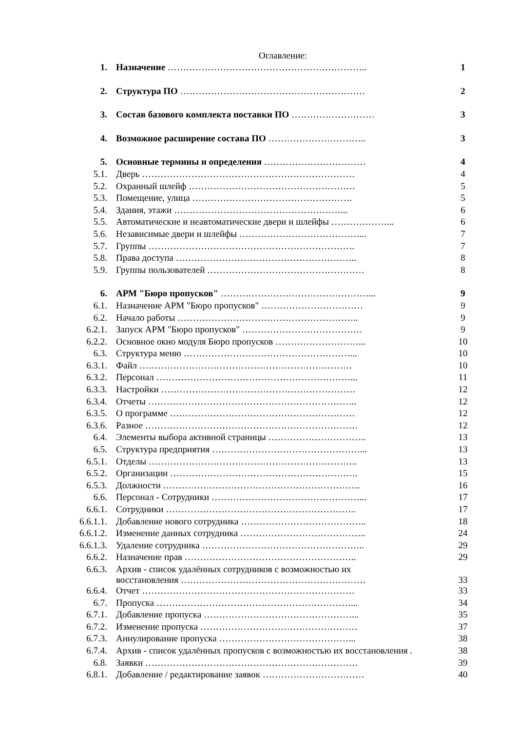Оглавление:
| 1. | Назначение ……………………………………………………….. | 1 |
| 2. | Структура ПО …………………………………………………… | 2 |
| 3. | Состав базового комплекта поставки ПО ……………………… | 3 |
| 4. | Возможное расширение состава ПО ………………………….. | 3 |
| 5. | Основные термины и определения …………………………… | 4 |
| 5.1. | Дверь …………………………………………………………… | 4 |
| 5.2. | Охранный шлейф ……………………………………………… | 5 |
| 5.3. | Помещение, улица ……………………………………………. | 5 |
| 5.4. | Здания, этажи ………………………………………………... | 6 |
| 5.5. | Автоматические и неавтоматические двери и шлейфы ………………... | 6 |
| 5.6. | Независимые двери и шлейфы …………………………………... | 7 |
| 5.7. | Группы …………………………………………………………. | 7 |
| 5.8. | Права доступа ………………………………………………….. | 8 |
| 5.9. | Группы пользователей …………………………………………… | 8 |
| 6. | АРМ "Бюро пропусков" …………………………………………... | 9 |
| 6.1. | Назначение АРМ "Бюро пропусков" …………………………… | 9 |
| 6.2. | Начало работы ………………………………………………….. | 9 |
| 6.2.1. | Запуск АРМ "Бюро пропусков" ………………………………… | 9 |
| 6.2.2. | Основное окно модуля Бюро пропусков ………………………... | 10 |
| 6.3. | Структура меню ………………………………………………... | 10 |
| 6.3.1. | Файл …………………………………………………………… | 10 |
| 6.3.2. | Персонал ………………………………………………………... | 11 |
| 6.3.3. | Настройки ……………………………………………………… | 12 |
| 6.3.4. | Отчеты ………………………………………………………….. | 12 |
| 6.3.5. | О программе …………………………………………………… | 12 |
| 6.3.6. | Разное …………………………………………………………… | 12 |
| 6.4. | Элементы выбора активной страницы ………………………….. | 13 |
| 6.5. | Структура предприятия …………………………………………... | 13 |
| 6.5.1. | Отделы ………………………………………………………….. | 13 |
| 6.5.2. | Организации ……………………………………………………. | 15 |
| 6.5.3. | Должности ………………………………………………………. | 16 |
| 6.6. | Персонал - Сотрудники …………………………………………... | 17 |
| 6.6.1. | Сотрудники …………………………………………………….. | 17 |
| 6.6.1.1. | Добавление нового сотрудника ………………………………….. | 18 |
| 6.6.1.2. | Изменение данных сотрудника ………………………………….. | 24 |
| 6.6.1.3. | Удаление сотрудника …………………………………………….. | 29 |
| 6.6.2. | Назначение прав ……………………………………………….. | 29 |
| 6.6.3. | Архив - список удалённых сотрудников с возможностью их восстановления …………………………………………………… | 33 |
| 6.6.4. | Отчет …………………………………………………………… | 33 |
| 6.7. | Пропуска ………………………………………………………... | 34 |
| 6.7.1. | Добавление пропуска …………………………………………... | 35 |
| 6.7.2. | Изменение пропуска …………………………………………… | 37 |
| 6.7.3. | Аннулирование пропуска ……………………………………... | 38 |
| 6.7.4. | Архив - список удалённых пропусков с возможностью их восстановления . | 38 |
| 6.8. | Заявки …………………………………………………………… | 39 |
| 6.8.1. | Добавление / редактирование заявок …………………………… | 40 |